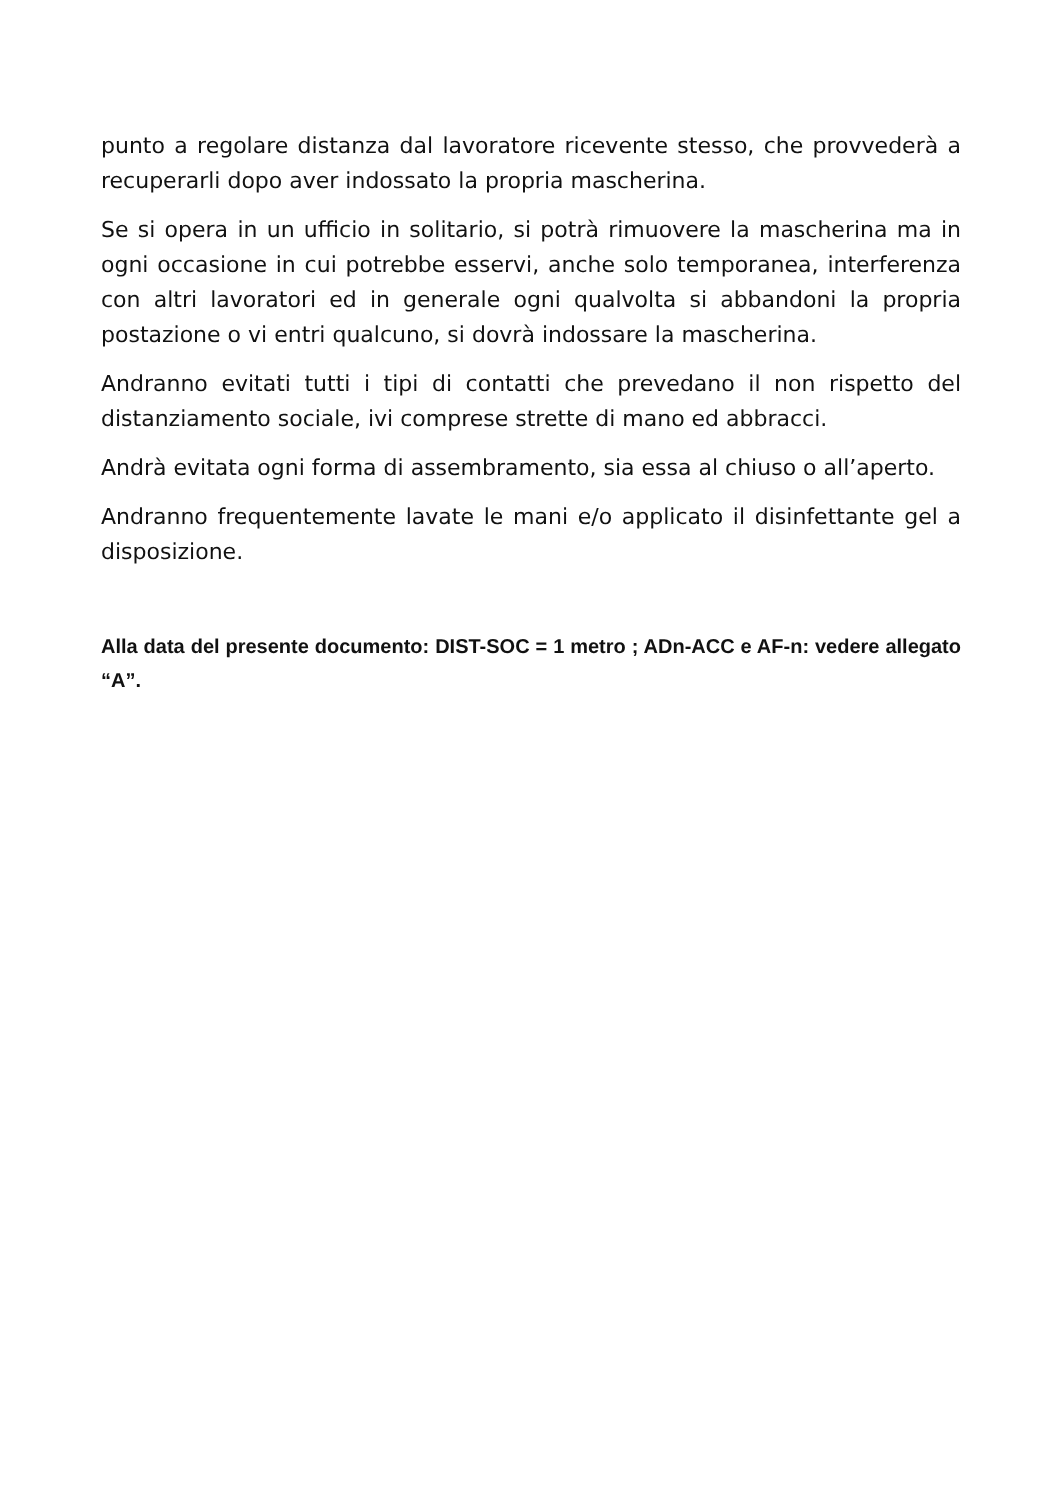punto a regolare distanza dal lavoratore ricevente stesso, che provvederà a recuperarli dopo aver indossato la propria mascherina.
Se si opera in un ufficio in solitario, si potrà rimuovere la mascherina ma in ogni occasione in cui potrebbe esservi, anche solo temporanea, interferenza con altri lavoratori ed in generale ogni qualvolta si abbandoni la propria postazione o vi entri qualcuno, si dovrà indossare la mascherina.
Andranno evitati tutti i tipi di contatti che prevedano il non rispetto del distanziamento sociale, ivi comprese strette di mano ed abbracci.
Andrà evitata ogni forma di assembramento, sia essa al chiuso o all’aperto.
Andranno frequentemente lavate le mani e/o applicato il disinfettante gel a disposizione.
Alla data del presente documento: DIST-SOC = 1 metro ; ADn-ACC e AF-n: vedere allegato “A”.